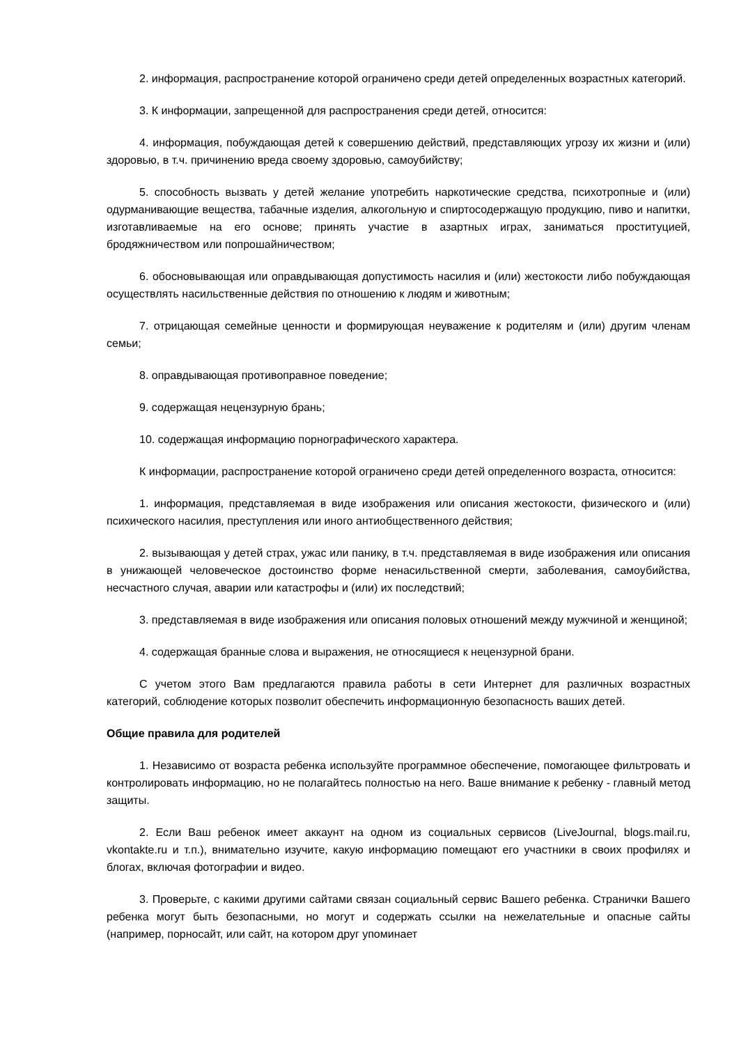2. информация, распространение которой ограничено среди детей определенных возрастных категорий.
3. К информации, запрещенной для распространения среди детей, относится:
4. информация, побуждающая детей к совершению действий, представляющих угрозу их жизни и (или) здоровью, в т.ч. причинению вреда своему здоровью, самоубийству;
5. способность вызвать у детей желание употребить наркотические средства, психотропные и (или) одурманивающие вещества, табачные изделия, алкогольную и спиртосодержащую продукцию, пиво и напитки, изготавливаемые на его основе; принять участие в азартных играх, заниматься проституцией, бродяжничеством или попрошайничеством;
6. обосновывающая или оправдывающая допустимость насилия и (или) жестокости либо побуждающая осуществлять насильственные действия по отношению к людям и животным;
7. отрицающая семейные ценности и формирующая неуважение к родителям и (или) другим членам семьи;
8. оправдывающая противоправное поведение;
9. содержащая нецензурную брань;
10. содержащая информацию порнографического характера.
К информации, распространение которой ограничено среди детей определенного возраста, относится:
1. информация, представляемая в виде изображения или описания жестокости, физического и (или) психического насилия, преступления или иного антиобщественного действия;
2. вызывающая у детей страх, ужас или панику, в т.ч. представляемая в виде изображения или описания в унижающей человеческое достоинство форме ненасильственной смерти, заболевания, самоубийства, несчастного случая, аварии или катастрофы и (или) их последствий;
3. представляемая в виде изображения или описания половых отношений между мужчиной и женщиной;
4. содержащая бранные слова и выражения, не относящиеся к нецензурной брани.
С учетом этого Вам предлагаются правила работы в сети Интернет для различных возрастных категорий, соблюдение которых позволит обеспечить информационную безопасность ваших детей.
Общие правила для родителей
1. Независимо от возраста ребенка используйте программное обеспечение, помогающее фильтровать и контролировать информацию, но не полагайтесь полностью на него. Ваше внимание к ребенку - главный метод защиты.
2. Если Ваш ребенок имеет аккаунт на одном из социальных сервисов (LiveJournal, blogs.mail.ru, vkontakte.ru и т.п.), внимательно изучите, какую информацию помещают его участники в своих профилях и блогах, включая фотографии и видео.
3. Проверьте, с какими другими сайтами связан социальный сервис Вашего ребенка. Странички Вашего ребенка могут быть безопасными, но могут и содержать ссылки на нежелательные и опасные сайты (например, порносайт, или сайт, на котором друг упоминает